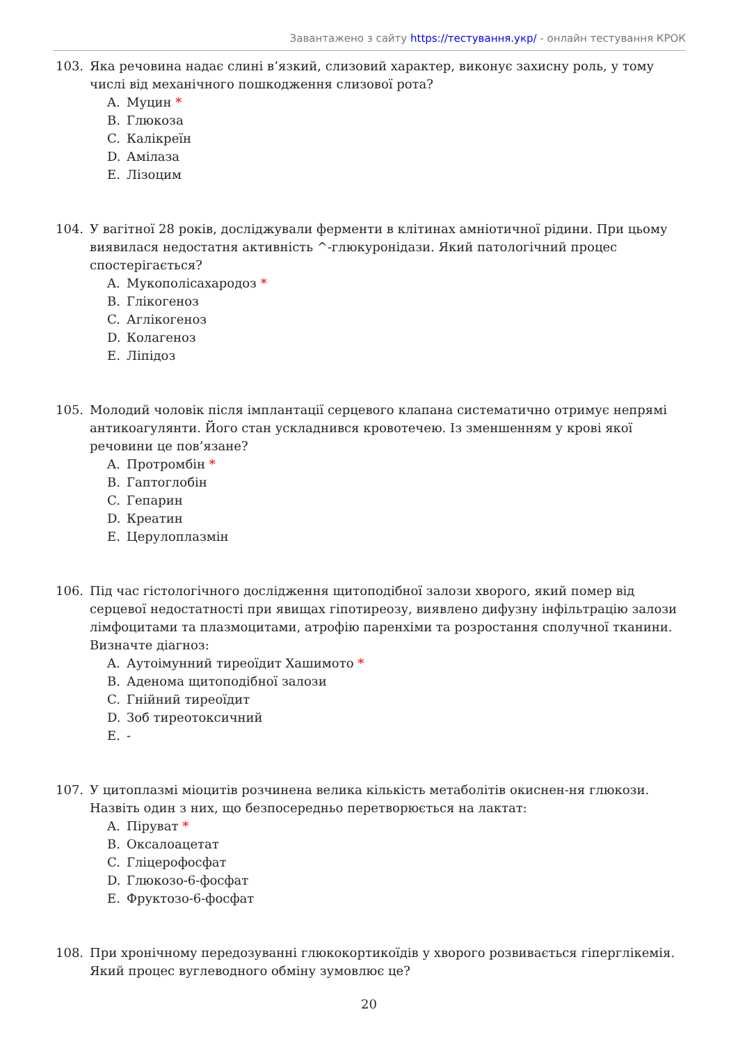Завантажено з сайту https://тестування.укр/ - онлайн тестування КРОК
103. Яка речовина надає слині в’язкий, слизовий характер, виконує захисну роль, у тому числі від механічного пошкодження слизової рота?
A. Муцин *
B. Глюкоза
C. Калікреїн
D. Амілаза
E. Лізоцим
104. У вагітної 28 років, досліджували ферменти в клітинах амніотичної рідини. При цьому виявилася недостатня активність ^-глюкуронідази. Який патологічний процес спостерігається?
A. Мукополісахародоз *
B. Глікогеноз
C. Аглікогеноз
D. Колагеноз
E. Ліпідоз
105. Молодий чоловік після імплантації серцевого клапана систематично отримує непрямі антикоагулянти. Його стан ускладнився кровотечею. Із зменшенням у крові якої речовини це пов’язане?
A. Протромбін *
B. Гаптоглобін
C. Гепарин
D. Креатин
E. Церулоплазмін
106. Під час гістологічного дослідження щитоподібної залози хворого, який помер від серцевої недостатності при явищах гіпотиреозу, виявлено дифузну інфільтрацію залози лімфоцитами та плазмоцитами, атрофію паренхіми та розростання сполучної тканини. Визначте діагноз:
A. Аутоімунний тиреоїдит Хашимото *
B. Аденома щитоподібної залози
C. Гнійний тиреоїдит
D. Зоб тиреотоксичний
E. -
107. У цитоплазмі міоцитів розчинена велика кількість метаболітів окиснен-ня глюкози. Назвіть один з них, що безпосередньо перетворюється на лактат:
A. Піруват *
B. Оксалоацетат
C. Гліцерофосфат
D. Глюкозо-6-фосфат
E. Фруктозо-6-фосфат
108. При хронічному передозуванні глюкокортикоїдів у хворого розвивається гіперглікемія. Який процес вуглеводного обміну зумовлює це?
20